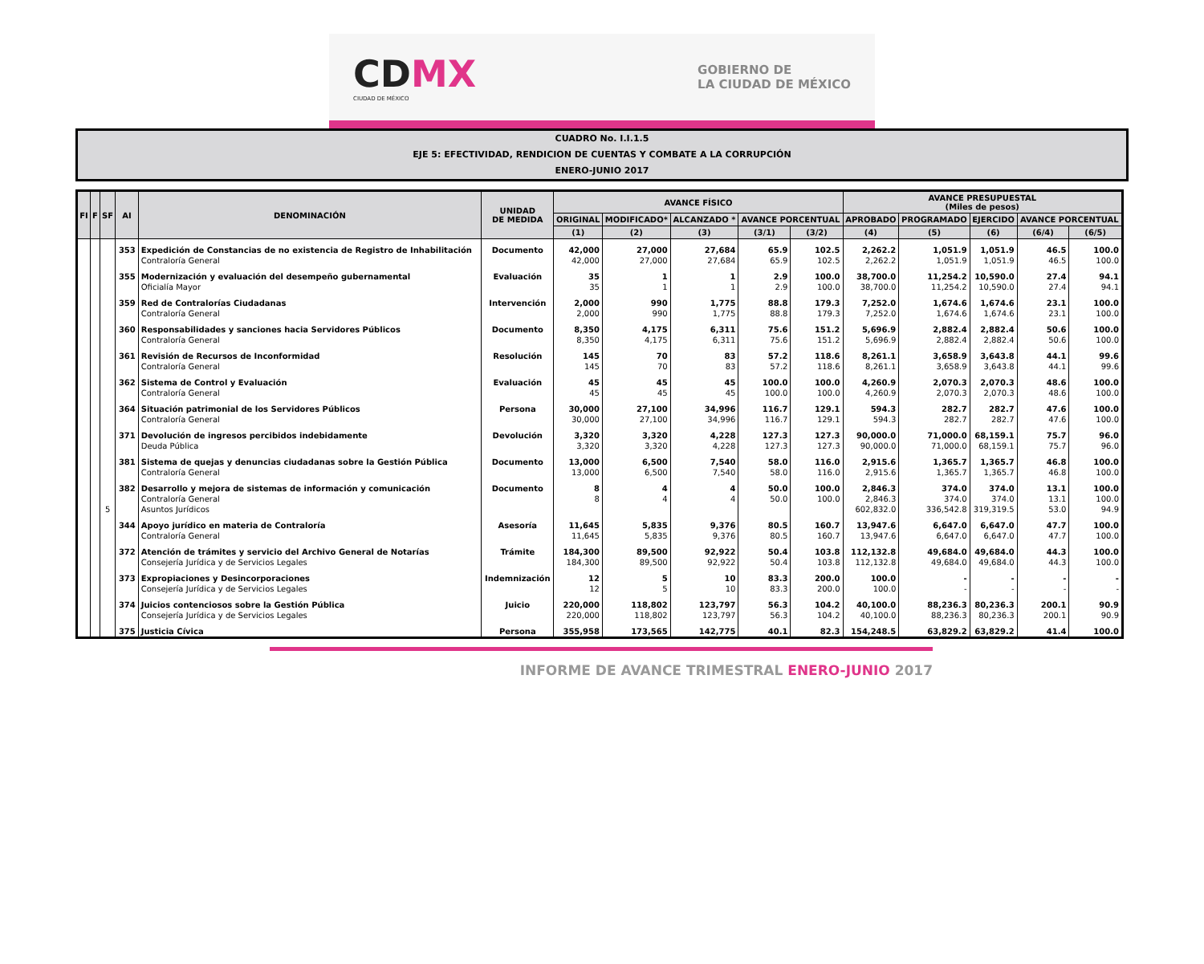CDMX
CIUDAD DE MÉXICO
GOBIERNO DE
LA CIUDAD DE MÉXICO
CUADRO No. I.I.1.5
EJE 5: EFECTIVIDAD, RENDICION DE CUENTAS Y COMBATE A LA CORRUPCIÓN
ENERO-JUNIO 2017
| FI | F | SF | AI | DENOMINACIÓN | UNIDAD DE MEDIDA | AVANCE FÍSICO | | | | | AVANCE PRESUPUESTAL (Miles de pesos) | | | | |
| --- | --- | --- | --- | --- | --- | --- | --- | --- | --- | --- | --- | --- | --- | --- | --- |
| | | | | | | ORIGINAL | MODIFICADO* | ALCANZADO * | AVANCE PORCENTUAL | | APROBADO | PROGRAMADO | EJERCIDO | AVANCE PORCENTUAL | |
| | | | | | | (1) | (2) | (3) | (3/1) | (3/2) | (4) | (5) | (6) | (6/4) | (6/5) |
| | | | 353 | Expedición de Constancias de no existencia de Registro de Inhabilitación | Documento | 42,000 | 27,000 | 27,684 | 65.9 | 102.5 | 2,262.2 | 1,051.9 | 1,051.9 | 46.5 | 100.0 |
| | | | | Contraloría General | | 42,000 | 27,000 | 27,684 | 65.9 | 102.5 | 2,262.2 | 1,051.9 | 1,051.9 | 46.5 | 100.0 |
| | | | 355 | Modernización y evaluación del desempeño gubernamental | Evaluación | 35 | 1 | 1 | 2.9 | 100.0 | 38,700.0 | 11,254.2 | 10,590.0 | 27.4 | 94.1 |
| | | | | Oficialía Mayor | | 35 | 1 | 1 | 2.9 | 100.0 | 38,700.0 | 11,254.2 | 10,590.0 | 27.4 | 94.1 |
| | | | 359 | Red de Contralorías Ciudadanas | Intervención | 2,000 | 990 | 1,775 | 88.8 | 179.3 | 7,252.0 | 1,674.6 | 1,674.6 | 23.1 | 100.0 |
| | | | | Contraloría General | | 2,000 | 990 | 1,775 | 88.8 | 179.3 | 7,252.0 | 1,674.6 | 1,674.6 | 23.1 | 100.0 |
| | | | 360 | Responsabilidades y sanciones hacia Servidores Públicos | Documento | 8,350 | 4,175 | 6,311 | 75.6 | 151.2 | 5,696.9 | 2,882.4 | 2,882.4 | 50.6 | 100.0 |
| | | | | Contraloría General | | 8,350 | 4,175 | 6,311 | 75.6 | 151.2 | 5,696.9 | 2,882.4 | 2,882.4 | 50.6 | 100.0 |
| | | | 361 | Revisión de Recursos de Inconformidad | Resolución | 145 | 70 | 83 | 57.2 | 118.6 | 8,261.1 | 3,658.9 | 3,643.8 | 44.1 | 99.6 |
| | | | | Contraloría General | | 145 | 70 | 83 | 57.2 | 118.6 | 8,261.1 | 3,658.9 | 3,643.8 | 44.1 | 99.6 |
| | | | 362 | Sistema de Control y Evaluación | Evaluación | 45 | 45 | 45 | 100.0 | 100.0 | 4,260.9 | 2,070.3 | 2,070.3 | 48.6 | 100.0 |
| | | | | Contraloría General | | 45 | 45 | 45 | 100.0 | 100.0 | 4,260.9 | 2,070.3 | 2,070.3 | 48.6 | 100.0 |
| | | | 364 | Situación patrimonial de los Servidores Públicos | Persona | 30,000 | 27,100 | 34,996 | 116.7 | 129.1 | 594.3 | 282.7 | 282.7 | 47.6 | 100.0 |
| | | | | Contraloría General | | 30,000 | 27,100 | 34,996 | 116.7 | 129.1 | 594.3 | 282.7 | 282.7 | 47.6 | 100.0 |
| | | | 371 | Devolución de ingresos percibidos indebidamente | Devolución | 3,320 | 3,320 | 4,228 | 127.3 | 127.3 | 90,000.0 | 71,000.0 | 68,159.1 | 75.7 | 96.0 |
| | | | | Deuda Pública | | 3,320 | 3,320 | 4,228 | 127.3 | 127.3 | 90,000.0 | 71,000.0 | 68,159.1 | 75.7 | 96.0 |
| | | | 381 | Sistema de quejas y denuncias ciudadanas sobre la Gestión Pública | Documento | 13,000 | 6,500 | 7,540 | 58.0 | 116.0 | 2,915.6 | 1,365.7 | 1,365.7 | 46.8 | 100.0 |
| | | | | Contraloría General | | 13,000 | 6,500 | 7,540 | 58.0 | 116.0 | 2,915.6 | 1,365.7 | 1,365.7 | 46.8 | 100.0 |
| | | | 382 | Desarrollo y mejora de sistemas de información y comunicación | Documento | 8 | 4 | 4 | 50.0 | 100.0 | 2,846.3 | 374.0 | 374.0 | 13.1 | 100.0 |
| | | | | Contraloría General | | 8 | 4 | 4 | 50.0 | 100.0 | 2,846.3 | 374.0 | 374.0 | 13.1 | 100.0 |
| | | 5 | | Asuntos Jurídicos | | | | | | | 602,832.0 | 336,542.8 | 319,319.5 | 53.0 | 94.9 |
| | | | 344 | Apoyo jurídico en materia de Contraloría | Asesoría | 11,645 | 5,835 | 9,376 | 80.5 | 160.7 | 13,947.6 | 6,647.0 | 6,647.0 | 47.7 | 100.0 |
| | | | | Contraloría General | | 11,645 | 5,835 | 9,376 | 80.5 | 160.7 | 13,947.6 | 6,647.0 | 6,647.0 | 47.7 | 100.0 |
| | | | 372 | Atención de trámites y servicio del Archivo General de Notarías | Trámite | 184,300 | 89,500 | 92,922 | 50.4 | 103.8 | 112,132.8 | 49,684.0 | 49,684.0 | 44.3 | 100.0 |
| | | | | Consejería Jurídica y de Servicios Legales | | 184,300 | 89,500 | 92,922 | 50.4 | 103.8 | 112,132.8 | 49,684.0 | 49,684.0 | 44.3 | 100.0 |
| | | | 373 | Expropiaciones y Desincorporaciones | Indemnización | 12 | 5 | 10 | 83.3 | 200.0 | 100.0 | - | - | - | - |
| | | | | Consejería Jurídica y de Servicios Legales | | 12 | 5 | 10 | 83.3 | 200.0 | 100.0 | - | - | - | - |
| | | | 374 | Juicios contenciosos sobre la Gestión Pública | Juicio | 220,000 | 118,802 | 123,797 | 56.3 | 104.2 | 40,100.0 | 88,236.3 | 80,236.3 | 200.1 | 90.9 |
| | | | | Consejería Jurídica y de Servicios Legales | | 220,000 | 118,802 | 123,797 | 56.3 | 104.2 | 40,100.0 | 88,236.3 | 80,236.3 | 200.1 | 90.9 |
| | | | 375 | Justicia Cívica | Persona | 355,958 | 173,565 | 142,775 | 40.1 | 82.3 | 154,248.5 | 63,829.2 | 63,829.2 | 41.4 | 100.0 |
INFORME DE AVANCE TRIMESTRAL ENERO-JUNIO 2017